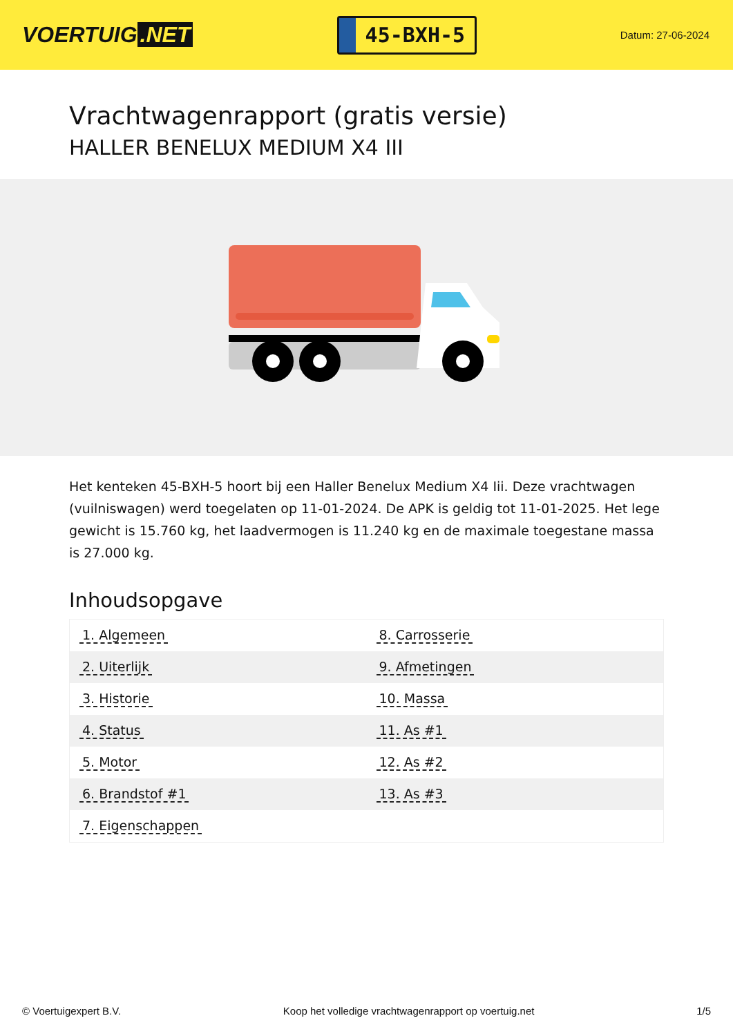VOERTUIG.NET
45-BXH-5
Datum: 27-06-2024
Vrachtwagenrapport (gratis versie)
HALLER BENELUX MEDIUM X4 III
Het kenteken 45-BXH-5 hoort bij een Haller Benelux Medium X4 Iii. Deze vrachtwagen (vuilniswagen) werd toegelaten op 11-01-2024. De APK is geldig tot 11-01-2025. Het lege gewicht is 15.760 kg, het laadvermogen is 11.240 kg en de maximale toegestane massa is 27.000 kg.
Inhoudsopgave
| 1. Algemeen | 8. Carrosserie |
| 2. Uiterlijk | 9. Afmetingen |
| 3. Historie | 10. Massa |
| 4. Status | 11. As #1 |
| 5. Motor | 12. As #2 |
| 6. Brandstof #1 | 13. As #3 |
| 7. Eigenschappen | |
© Voertuigexpert B.V. Koop het volledige vrachtwagenrapport op voertuig.net 1/5